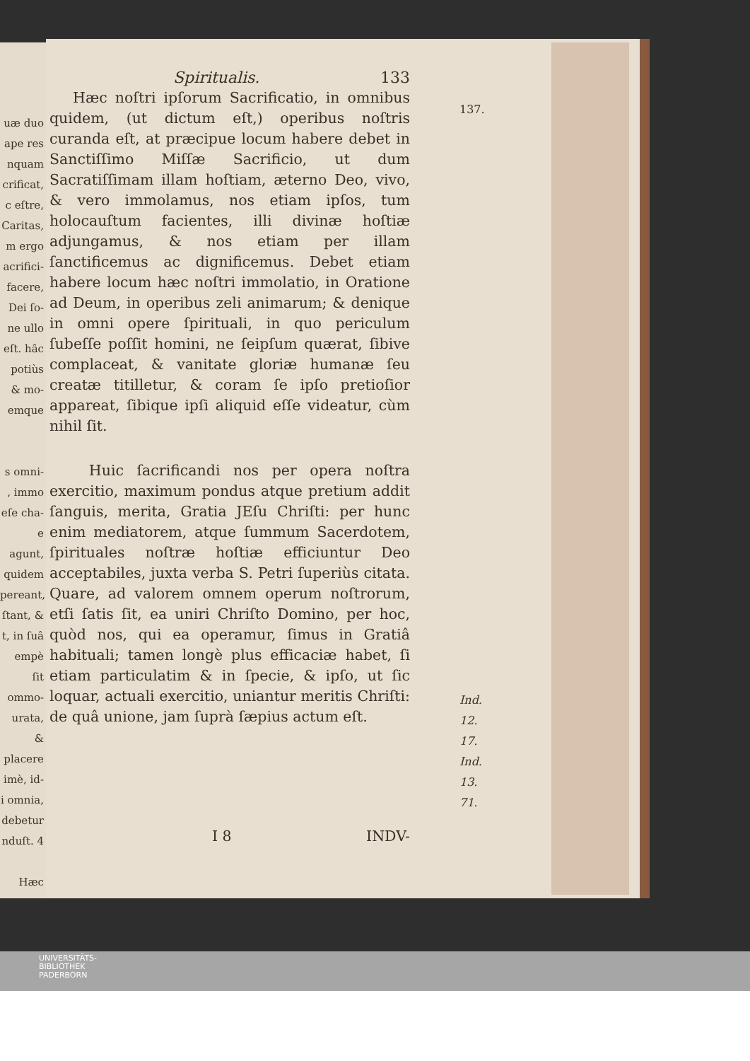uæ duo
ape res
nquam
crificat,
c eſtre,
Caritas,
m ergo
acrifici-
facere,
Dei ſo-
ne ullo
eſt. hâc
potiùs
& mo-
emque
s omni-
, immo
eſe cha-
e agunt,
quidem
pereant,
ſtant, &
t, in ſuâ
empè ſit
ommo-
urata, &
placere
imè, id-
i omnia,
debetur
nduſt. 4
Hæc
Spiritualis. 133
137.
Hæc noſtri ipſorum Sacrificatio, in omnibus quidem, (ut dictum eſt,) operibus noſtris curanda eſt, at præcipue locum habere debet in Sanctiſſimo Miſſæ Sacrificio, ut dum Sacratiſſimam illam hoſtiam, æterno Deo, vivo, & vero immolamus, nos etiam ipſos, tum holocauſtum facientes, illi divinæ hoſtiæ adjungamus, & nos etiam per illam ſanctificemus ac dignificemus. Debet etiam habere locum hæc noſtri immolatio, in Oratione ad Deum, in operibus zeli animarum; & denique in omni opere ſpirituali, in quo periculum ſubeſſe poſſit homini, ne ſeipſum quærat, ſibive complaceat, & vanitate gloriæ humanæ ſeu creatæ titilletur, & coram ſe ipſo pretioſior appareat, ſibique ipſi aliquid eſſe videatur, cùm nihil ſit.
Ind. 12. 17.
Ind. 13. 71.
Huic ſacrificandi nos per opera noſtra exercitio, maximum pondus atque pretium addit ſanguis, merita, Gratia JEſu Chriſti: per hunc enim mediatorem, atque ſummum Sacerdotem, ſpirituales noſtræ hoſtiæ efficiuntur Deo acceptabiles, juxta verba S. Petri ſuperiùs citata. Quare, ad valorem omnem operum noſtrorum, etſi ſatis ſit, ea uniri Chriſto Domino, per hoc, quòd nos, qui ea operamur, ſimus in Gratiâ habituali; tamen longè plus efficaciæ habet, ſi etiam particulatim & in ſpecie, & ipſo, ut ſic loquar, actuali exercitio, uniantur meritis Chriſti: de quâ unione, jam ſuprà ſæpius actum eſt.
I 8 INDV-
UNIVERSITÄTS-
BIBLIOTHEK
PADERBORN